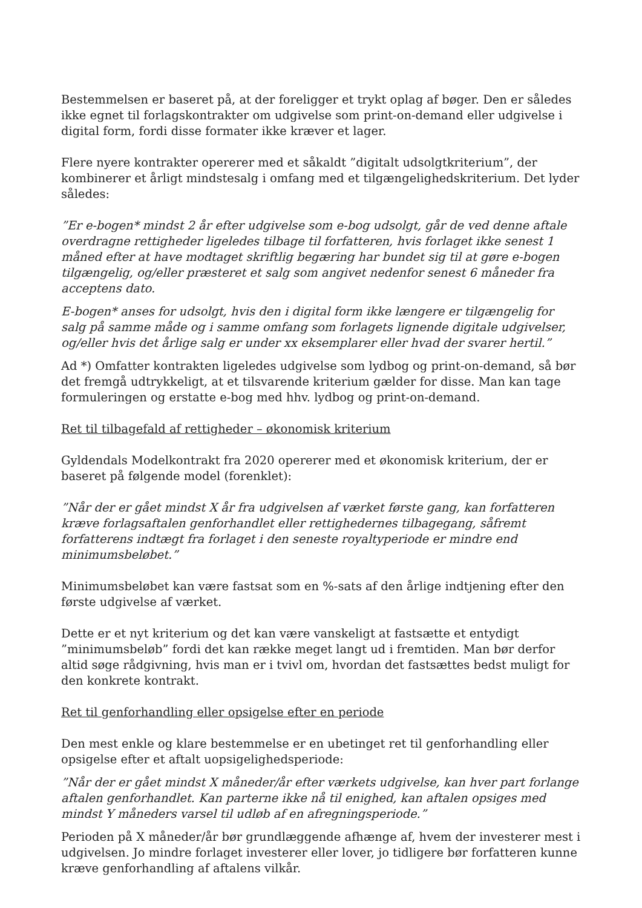Bestemmelsen er baseret på, at der foreligger et trykt oplag af bøger. Den er således ikke egnet til forlagskontrakter om udgivelse som print-on-demand eller udgivelse i digital form, fordi disse formater ikke kræver et lager.
Flere nyere kontrakter opererer med et såkaldt ”digitalt udsolgtkriterium”, der kombinerer et årligt mindstesalg i omfang med et tilgængelighedskriterium. Det lyder således:
”Er e-bogen* mindst 2 år efter udgivelse som e-bog udsolgt, går de ved denne aftale overdragne rettigheder ligeledes tilbage til forfatteren, hvis forlaget ikke senest 1 måned efter at have modtaget skriftlig begæring har bundet sig til at gøre e-bogen tilgængelig, og/eller præsteret et salg som angivet nedenfor senest 6 måneder fra acceptens dato.
E-bogen* anses for udsolgt, hvis den i digital form ikke længere er tilgængelig for salg på samme måde og i samme omfang som forlagets lignende digitale udgivelser, og/eller hvis det årlige salg er under xx eksemplarer eller hvad der svarer hertil.”
Ad *) Omfatter kontrakten ligeledes udgivelse som lydbog og print-on-demand, så bør det fremgå udtrykkeligt, at et tilsvarende kriterium gælder for disse. Man kan tage formuleringen og erstatte e-bog med hhv. lydbog og print-on-demand.
Ret til tilbagefald af rettigheder – økonomisk kriterium
Gyldendals Modelkontrakt fra 2020 opererer med et økonomisk kriterium, der er baseret på følgende model (forenklet):
”Når der er gået mindst X år fra udgivelsen af værket første gang, kan forfatteren kræve forlagsaftalen genforhandlet eller rettighedernes tilbagegang, såfremt forfatterens indtægt fra forlaget i den seneste royaltyperiode er mindre end minimumsbeløbet.”
Minimumsbeløbet kan være fastsat som en %-sats af den årlige indtjening efter den første udgivelse af værket.
Dette er et nyt kriterium og det kan være vanskeligt at fastsætte et entydigt ”minimumsbeløb” fordi det kan række meget langt ud i fremtiden. Man bør derfor altid søge rådgivning, hvis man er i tvivl om, hvordan det fastsættes bedst muligt for den konkrete kontrakt.
Ret til genforhandling eller opsigelse efter en periode
Den mest enkle og klare bestemmelse er en ubetinget ret til genforhandling eller opsigelse efter et aftalt uopsigelighedsperiode:
”Når der er gået mindst X måneder/år efter værkets udgivelse, kan hver part forlange aftalen genforhandlet. Kan parterne ikke nå til enighed, kan aftalen opsiges med mindst Y måneders varsel til udløb af en afregningsperiode.”
Perioden på X måneder/år bør grundlæggende afhænge af, hvem der investerer mest i udgivelsen. Jo mindre forlaget investerer eller lover, jo tidligere bør forfatteren kunne kræve genforhandling af aftalens vilkår.